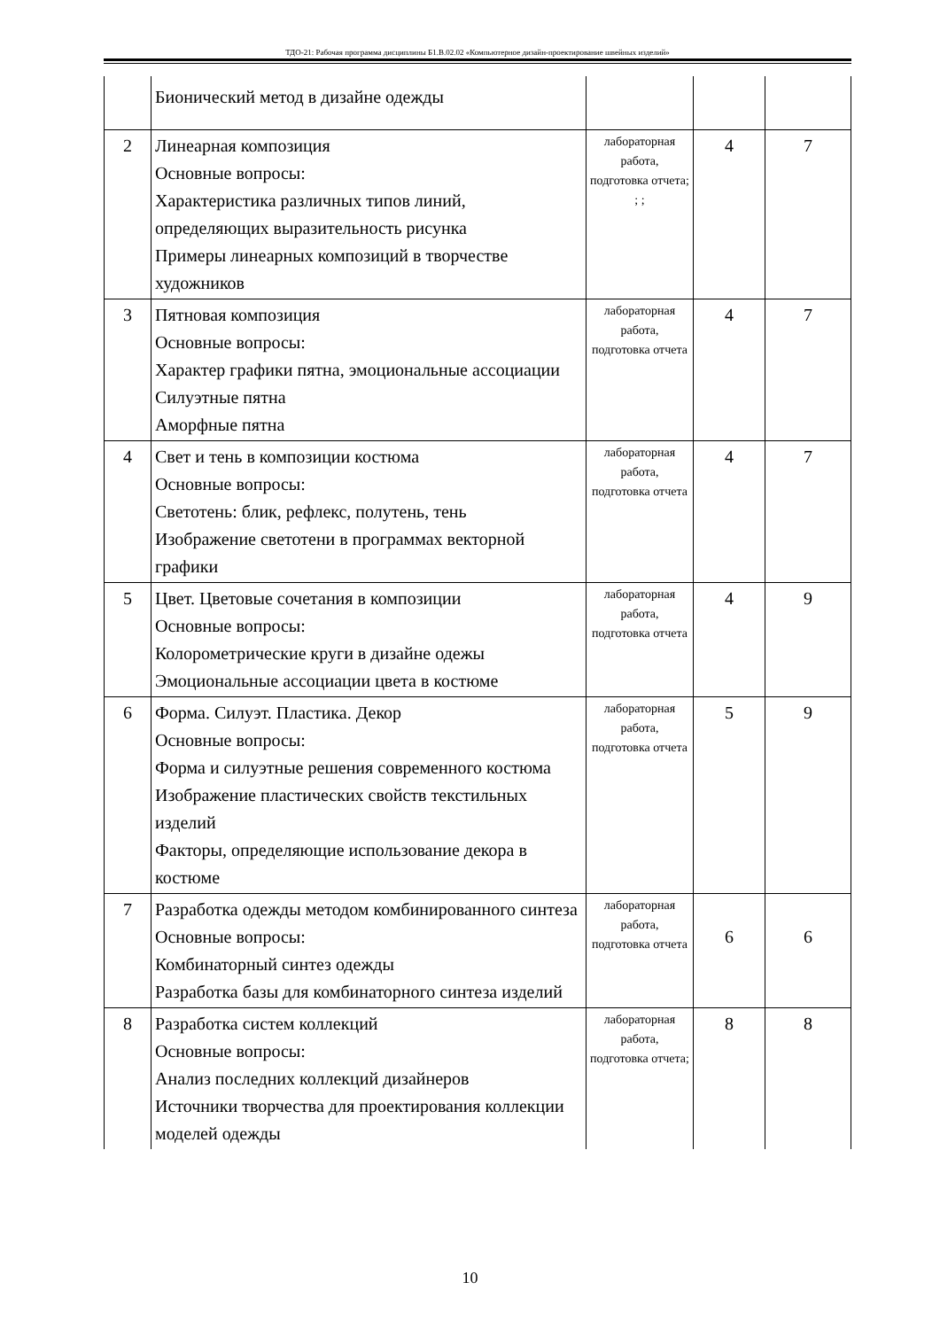ТДО-21: Рабочая программа дисциплины Б1.В.02.02 «Компьютерное дизайн-проектирование швейных изделий»
| | Бионический метод в дизайне одежды | | | |
| 2 | Линеарная композиция Основные вопросы: Характеристика различных типов линий, определяющих выразительность рисунка Примеры линеарных композиций в творчестве художников | лабораторная работа, подготовка отчета; ; ; | 4 | 7 |
| 3 | Пятновая композиция Основные вопросы: Характер графики пятна, эмоциональные ассоциации Силуэтные пятна Аморфные пятна | лабораторная работа, подготовка отчета | 4 | 7 |
| 4 | Свет и тень в композиции костюма Основные вопросы: Светотень: блик, рефлекс, полутень, тень Изображение светотени в программах векторной графики | лабораторная работа, подготовка отчета | 4 | 7 |
| 5 | Цвет. Цветовые сочетания в композиции Основные вопросы: Колорометрические круги в дизайне одежы Эмоциональные ассоциации цвета в костюме | лабораторная работа, подготовка отчета | 4 | 9 |
| 6 | Форма. Силуэт. Пластика. Декор Основные вопросы: Форма и силуэтные решения современного костюма Изображение пластических свойств текстильных изделий Факторы, определяющие использование декора в костюме | лабораторная работа, подготовка отчета | 5 | 9 |
| 7 | Разработка одежды методом комбинированного синтеза Основные вопросы: Комбинаторный синтез одежды Разработка базы для комбинаторного синтеза изделий | лабораторная работа, подготовка отчета | 6 | 6 |
| 8 | Разработка систем коллекций Основные вопросы: Анализ последних коллекций дизайнеров Источники творчества для проектирования коллекции моделей одежды | лабораторная работа, подготовка отчета; | 8 | 8 |
10